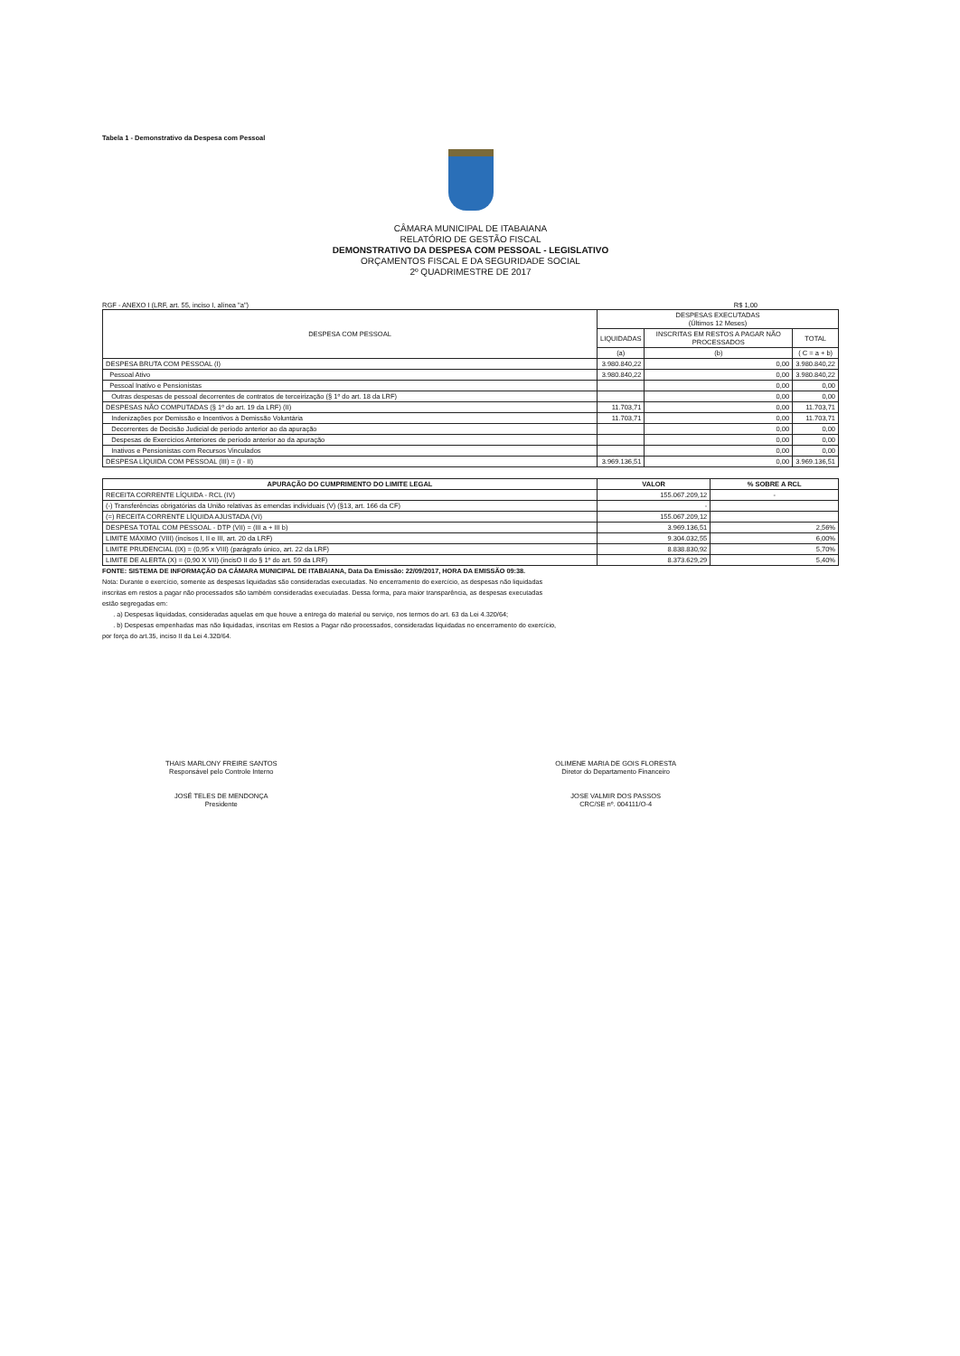Tabela 1 - Demonstrativo da Despesa com Pessoal
CÂMARA MUNICIPAL DE ITABAIANA
RELATÓRIO DE GESTÃO FISCAL
DEMONSTRATIVO DA DESPESA COM PESSOAL - LEGISLATIVO
ORÇAMENTOS FISCAL E DA SEGURIDADE SOCIAL
2º QUADRIMESTRE DE 2017
RGF - ANEXO I (LRF, art. 55, inciso I, alínea "a") R$ 1,00
| DESPESA COM PESSOAL | DESPESAS EXECUTADAS (Últimos 12 Meses) | | |
| --- | --- | --- | --- |
| | LIQUIDADAS | INSCRITAS EM RESTOS A PAGAR NÃO PROCESSADOS | TOTAL |
| | (a) | (b) | ( C = a + b) |
| DESPESA BRUTA COM PESSOAL (I) | 3.980.840,22 | 0,00 | 3.980.840,22 |
| Pessoal Ativo | 3.980.840,22 | 0,00 | 3.980.840,22 |
| Pessoal Inativo e Pensionistas | | 0,00 | 0,00 |
| Outras despesas de pessoal decorrentes de contratos de terceirização (§ 1º do art. 18 da LRF) | | 0,00 | 0,00 |
| DESPESAS NÃO COMPUTADAS (§ 1º do art. 19 da LRF) (II) | 11.703,71 | 0,00 | 11.703,71 |
| Indenizações por Demissão e Incentivos à Demissão Voluntária | 11.703,71 | 0,00 | 11.703,71 |
| Decorrentes de Decisão Judicial de período anterior ao da apuração | | 0,00 | 0,00 |
| Despesas de Exercícios Anteriores de período anterior ao da apuração | | 0,00 | 0,00 |
| Inativos e Pensionistas com Recursos Vinculados | | 0,00 | 0,00 |
| DESPESA LÍQUIDA COM PESSOAL (III) = (I - II) | 3.969.136,51 | 0,00 | 3.969.136,51 |
| APURAÇÃO DO CUMPRIMENTO DO LIMITE LEGAL | VALOR | % SOBRE A RCL |
| --- | --- | --- |
| RECEITA CORRENTE LÍQUIDA - RCL (IV) | 155.067.209,12 | - |
| (-) Transferências obrigatórias da União relativas às emendas individuais (V) (§13, art. 166 da CF) | - | |
| (=) RECEITA CORRENTE LÍQUIDA AJUSTADA (VI) | 155.067.209,12 | |
| DESPESA TOTAL COM PESSOAL - DTP (VII) = (III a + III b) | 3.969.136,51 | 2,56% |
| LIMITE MÁXIMO (VIII) (incisos I, II e III, art. 20 da LRF) | 9.304.032,55 | 6,00% |
| LIMITE PRUDENCIAL (IX) = (0,95 x VIII) (parágrafo único, art. 22 da LRF) | 8.838.830,92 | 5,70% |
| LIMITE DE ALERTA (X) = (0,90 X VII) (incisO II do § 1º do art. 59 da LRF) | 8.373.629,29 | 5,40% |
FONTE: SISTEMA DE INFORMAÇÃO DA CÂMARA MUNICIPAL DE ITABAIANA, Data Da Emissão: 22/09/2017, HORA DA EMISSÃO 09:38.
Nota: Durante o exercício, somente as despesas liquidadas são consideradas executadas. No encerramento do exercício, as despesas não liquidadas
inscritas em restos a pagar não processados são também consideradas executadas. Dessa forma, para maior transparência, as despesas executadas
estão segregadas em:
. a) Despesas liquidadas, consideradas aquelas em que houve a entrega do material ou serviço, nos termos do art. 63 da Lei 4.320/64;
. b) Despesas empenhadas mas não liquidadas, inscritas em Restos a Pagar não processados, consideradas liquidadas no encerramento do exercício,
por força do art.35, inciso II da Lei 4.320/64.
THAIS MARLONY FREIRE SANTOS
Responsável pelo Controle Interno
JOSÉ TELES DE MENDONÇA
Presidente
OLIMENE MARIA DE GOIS FLORESTA
Diretor do Departamento Financeiro
JOSE VALMIR DOS PASSOS
CRC/SE nº. 004111/O-4